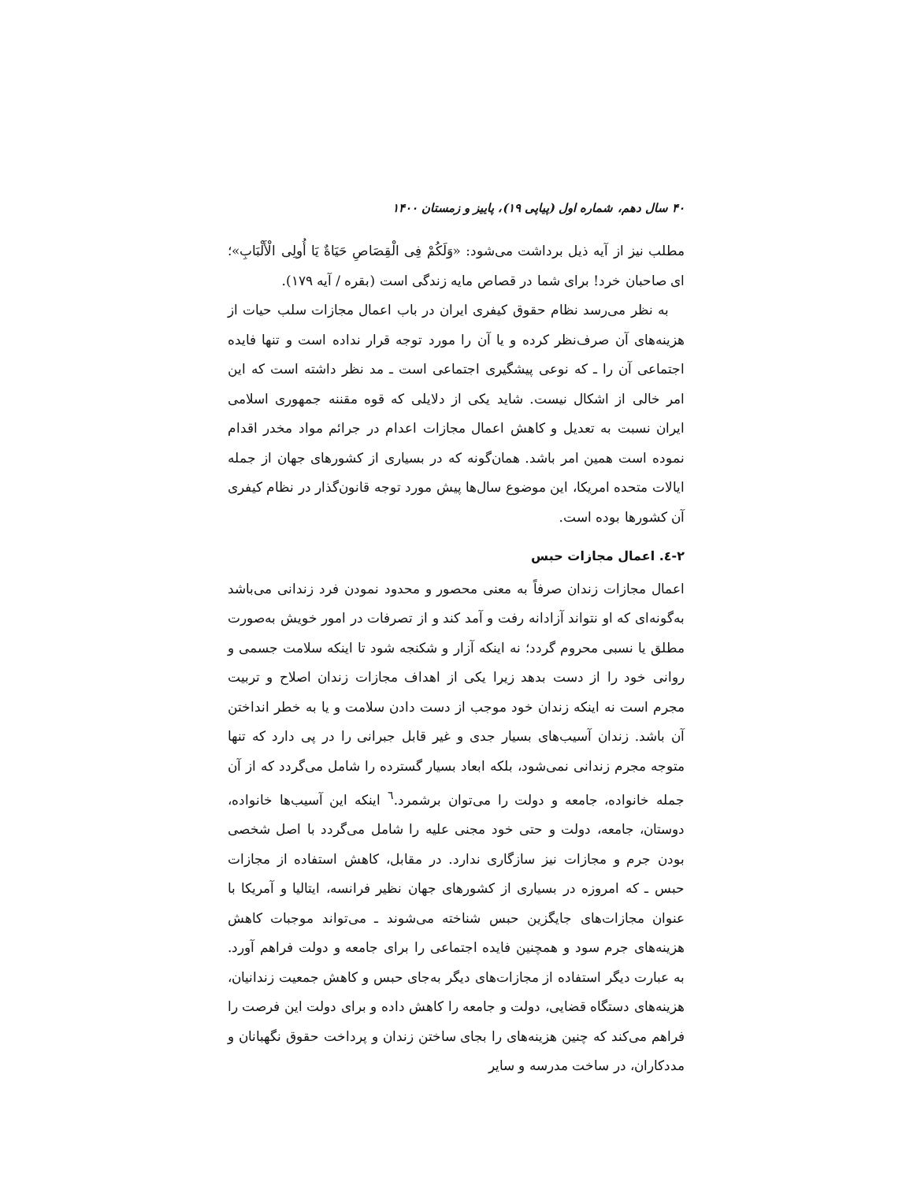۴۰ سال دهم، شماره اول (پیاپی ۱۹)، پاییز و زمستان ۱۴۰۰
مطلب نیز از آیه ذیل برداشت می‌شود: «وَلَكُمْ فِی الْقِصَاصِ حَيَاةٌ يَا أُولِی الْأَلْبَابِ»؛ ای صاحبان خرد! برای شما در قصاص مایه زندگی است (بقره / آیه ۱۷۹).
به نظر می‌رسد نظام حقوق کیفری ایران در باب اعمال مجازات سلب حیات از هزینه‌های آن صرف‌نظر کرده و یا آن را مورد توجه قرار نداده است و تنها فایده اجتماعی آن را ـ که نوعی پیشگیری اجتماعی است ـ مد نظر داشته است که این امر خالی از اشکال نیست. شاید یکی از دلایلی که قوه مقننه جمهوری اسلامی ایران نسبت به تعدیل و کاهش اعمال مجازات اعدام در جرائم مواد مخدر اقدام نموده است همین امر باشد. همان‌گونه که در بسیاری از کشورهای جهان از جمله ایالات متحده امریکا، این موضوع سال‌ها پیش مورد توجه قانون‌گذار در نظام کیفری آن کشورها بوده است.
۲-٤. اعمال مجازات حبس
اعمال مجازات زندان صرفاً به معنی محصور و محدود نمودن فرد زندانی می‌باشد به‌گونه‌ای که او نتواند آزادانه رفت و آمد کند و از تصرفات در امور خویش به‌صورت مطلق یا نسبی محروم گردد؛ نه اینکه آزار و شکنجه شود تا اینکه سلامت جسمی و روانی خود را از دست بدهد زیرا یکی از اهداف مجازات زندان اصلاح و تربیت مجرم است نه اینکه زندان خود موجب از دست دادن سلامت و یا به خطر انداختن آن باشد. زندان آسیب‌های بسیار جدی و غیر قابل جبرانی را در پی دارد که تنها متوجه مجرم زندانی نمی‌شود، بلکه ابعاد بسیار گسترده را شامل می‌گردد که از آن جمله خانواده، جامعه و دولت را می‌توان برشمرد.<sup>٦</sup> اینکه این آسیب‌ها خانواده، دوستان، جامعه، دولت و حتی خود مجنی علیه را شامل می‌گردد با اصل شخصی بودن جرم و مجازات نیز سازگاری ندارد. در مقابل، کاهش استفاده از مجازات حبس ـ که امروزه در بسیاری از کشورهای جهان نظیر فرانسه، ایتالیا و آمریکا با عنوان مجازات‌های جایگزین حبس شناخته می‌شوند ـ می‌تواند موجبات کاهش هزینه‌های جرم سود و همچنین فایده اجتماعی را برای جامعه و دولت فراهم آورد. به عبارت دیگر استفاده از مجازات‌های دیگر به‌جای حبس و کاهش جمعیت زندانیان، هزینه‌های دستگاه قضایی، دولت و جامعه را کاهش داده و برای دولت این فرصت را فراهم می‌کند که چنین هزینه‌های را بجای ساختن زندان و پرداخت حقوق نگهبانان و مددکاران، در ساخت مدرسه و سایر